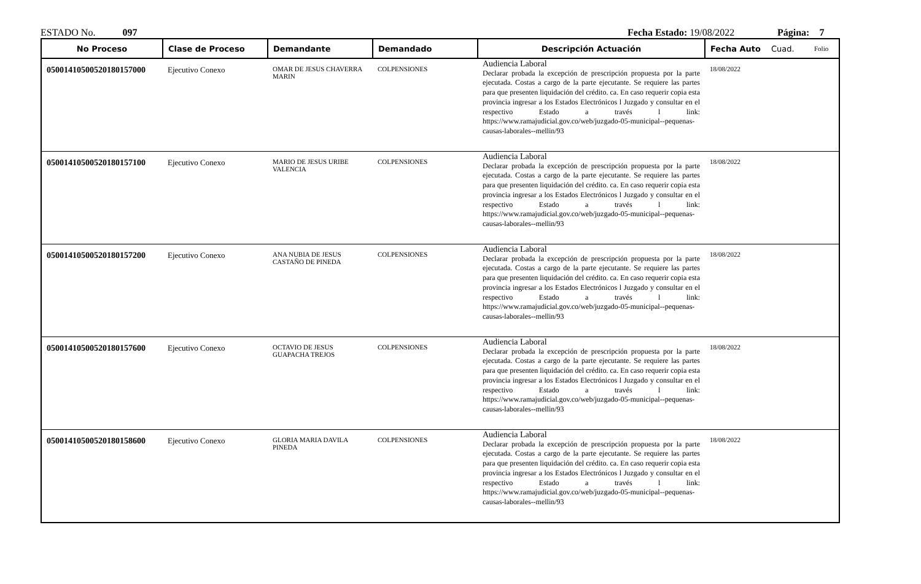ESTADO No. 097 Fecha Estado: 19/08/2022 Página: 7
| No Proceso | Clase de Proceso | Demandante | Demandado | Descripción Actuación | Fecha Auto | Cuad. | Folio |
| --- | --- | --- | --- | --- | --- | --- | --- |
| 05001410500520180157000 | Ejecutivo Conexo | OMAR DE JESUS CHAVERRA MARIN | COLPENSIONES | Audiencia Laboral Declarar probada la excepción de prescripción propuesta por la parte ejecutada. Costas a cargo de la parte ejecutante. Se requiere las partes para que presenten liquidación del crédito. ca. En caso requerir copia esta provincia ingresar a los Estados Electrónicos l Juzgado y consultar en el respectivo Estado a través l link: https://www.ramajudicial.gov.co/web/juzgado-05-municipal--pequenas-causas-laborales--mellin/93 | 18/08/2022 | | |
| 05001410500520180157100 | Ejecutivo Conexo | MARIO DE JESUS URIBE VALENCIA | COLPENSIONES | Audiencia Laboral Declarar probada la excepción de prescripción propuesta por la parte ejecutada. Costas a cargo de la parte ejecutante. Se requiere las partes para que presenten liquidación del crédito. ca. En caso requerir copia esta provincia ingresar a los Estados Electrónicos l Juzgado y consultar en el respectivo Estado a través l link: https://www.ramajudicial.gov.co/web/juzgado-05-municipal--pequenas-causas-laborales--mellin/93 | 18/08/2022 | | |
| 05001410500520180157200 | Ejecutivo Conexo | ANA NUBIA DE JESUS CASTAÑO DE PINEDA | COLPENSIONES | Audiencia Laboral Declarar probada la excepción de prescripción propuesta por la parte ejecutada. Costas a cargo de la parte ejecutante. Se requiere las partes para que presenten liquidación del crédito. ca. En caso requerir copia esta provincia ingresar a los Estados Electrónicos l Juzgado y consultar en el respectivo Estado a través l link: https://www.ramajudicial.gov.co/web/juzgado-05-municipal--pequenas-causas-laborales--mellin/93 | 18/08/2022 | | |
| 05001410500520180157600 | Ejecutivo Conexo | OCTAVIO DE JESUS GUAPACHA TREJOS | COLPENSIONES | Audiencia Laboral Declarar probada la excepción de prescripción propuesta por la parte ejecutada. Costas a cargo de la parte ejecutante. Se requiere las partes para que presenten liquidación del crédito. ca. En caso requerir copia esta provincia ingresar a los Estados Electrónicos l Juzgado y consultar en el respectivo Estado a través l link: https://www.ramajudicial.gov.co/web/juzgado-05-municipal--pequenas-causas-laborales--mellin/93 | 18/08/2022 | | |
| 05001410500520180158600 | Ejecutivo Conexo | GLORIA MARIA DAVILA PINEDA | COLPENSIONES | Audiencia Laboral Declarar probada la excepción de prescripción propuesta por la parte ejecutada. Costas a cargo de la parte ejecutante. Se requiere las partes para que presenten liquidación del crédito. ca. En caso requerir copia esta provincia ingresar a los Estados Electrónicos l Juzgado y consultar en el respectivo Estado a través l link: https://www.ramajudicial.gov.co/web/juzgado-05-municipal--pequenas-causas-laborales--mellin/93 | 18/08/2022 | | |